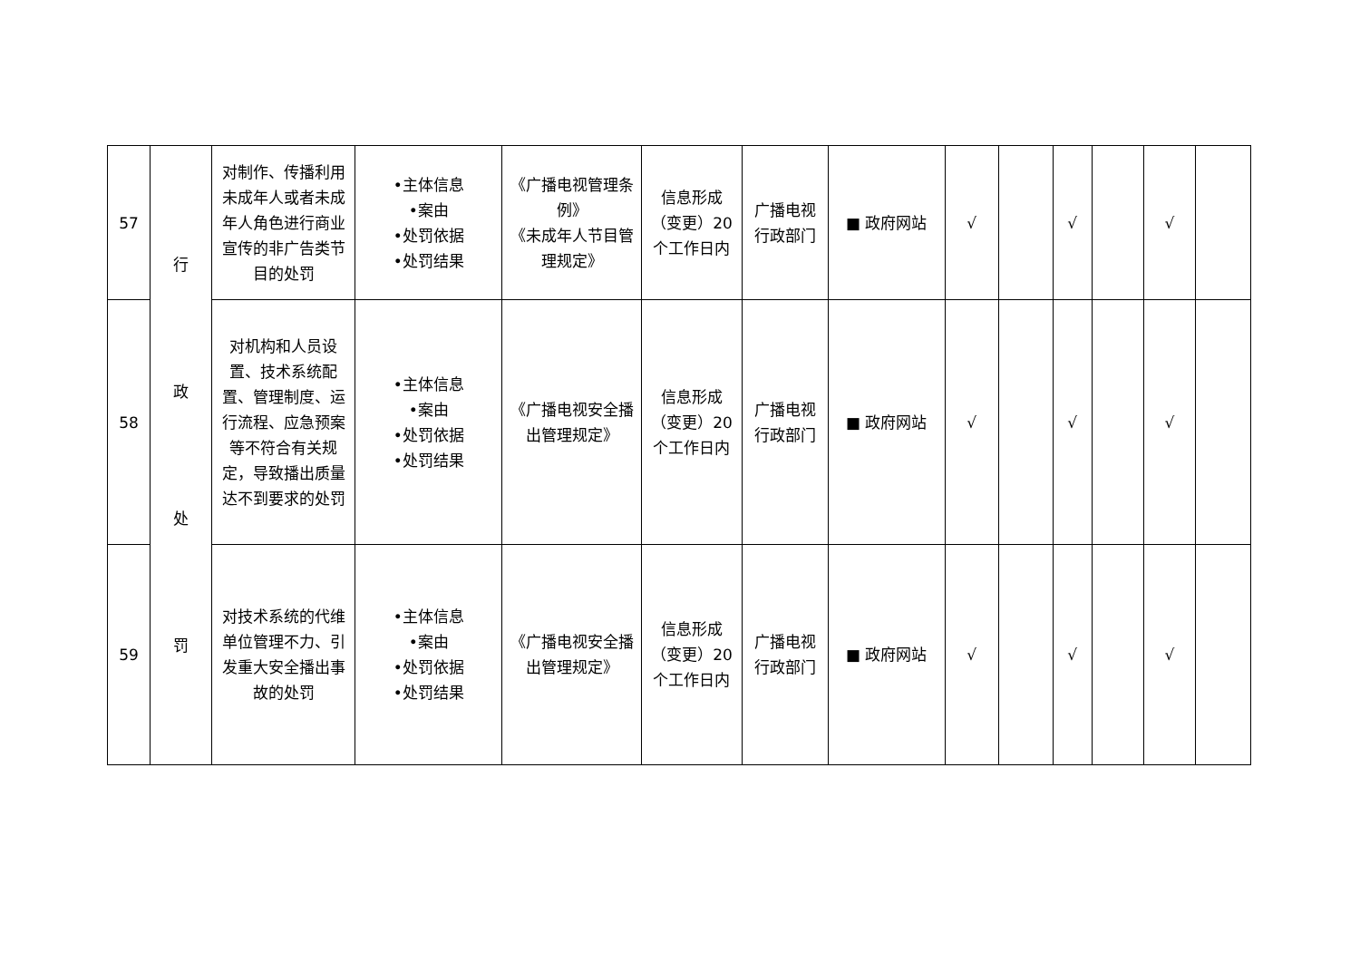| 57 | 行 政 处 罚 | 对制作、传播利用未成年人或者未成年人角色进行商业宣传的非广告类节目的处罚 | •主体信息 •案由 •处罚依据 •处罚结果 | 《广播电视管理条例》 《未成年人节目管理规定》 | 信息形成（变更）20个工作日内 | 广播电视行政部门 | ■ 政府网站 | √ | | √ | | √ | |
| 58 | | 对机构和人员设置、技术系统配置、管理制度、运行流程、应急预案等不符合有关规定，导致播出质量达不到要求的处罚 | •主体信息 •案由 •处罚依据 •处罚结果 | 《广播电视安全播出管理规定》 | 信息形成（变更）20个工作日内 | 广播电视行政部门 | ■ 政府网站 | √ | | √ | | √ | |
| 59 | | 对技术系统的代维单位管理不力、引发重大安全播出事故的处罚 | •主体信息 •案由 •处罚依据 •处罚结果 | 《广播电视安全播出管理规定》 | 信息形成（变更）20个工作日内 | 广播电视行政部门 | ■ 政府网站 | √ | | √ | | √ | |